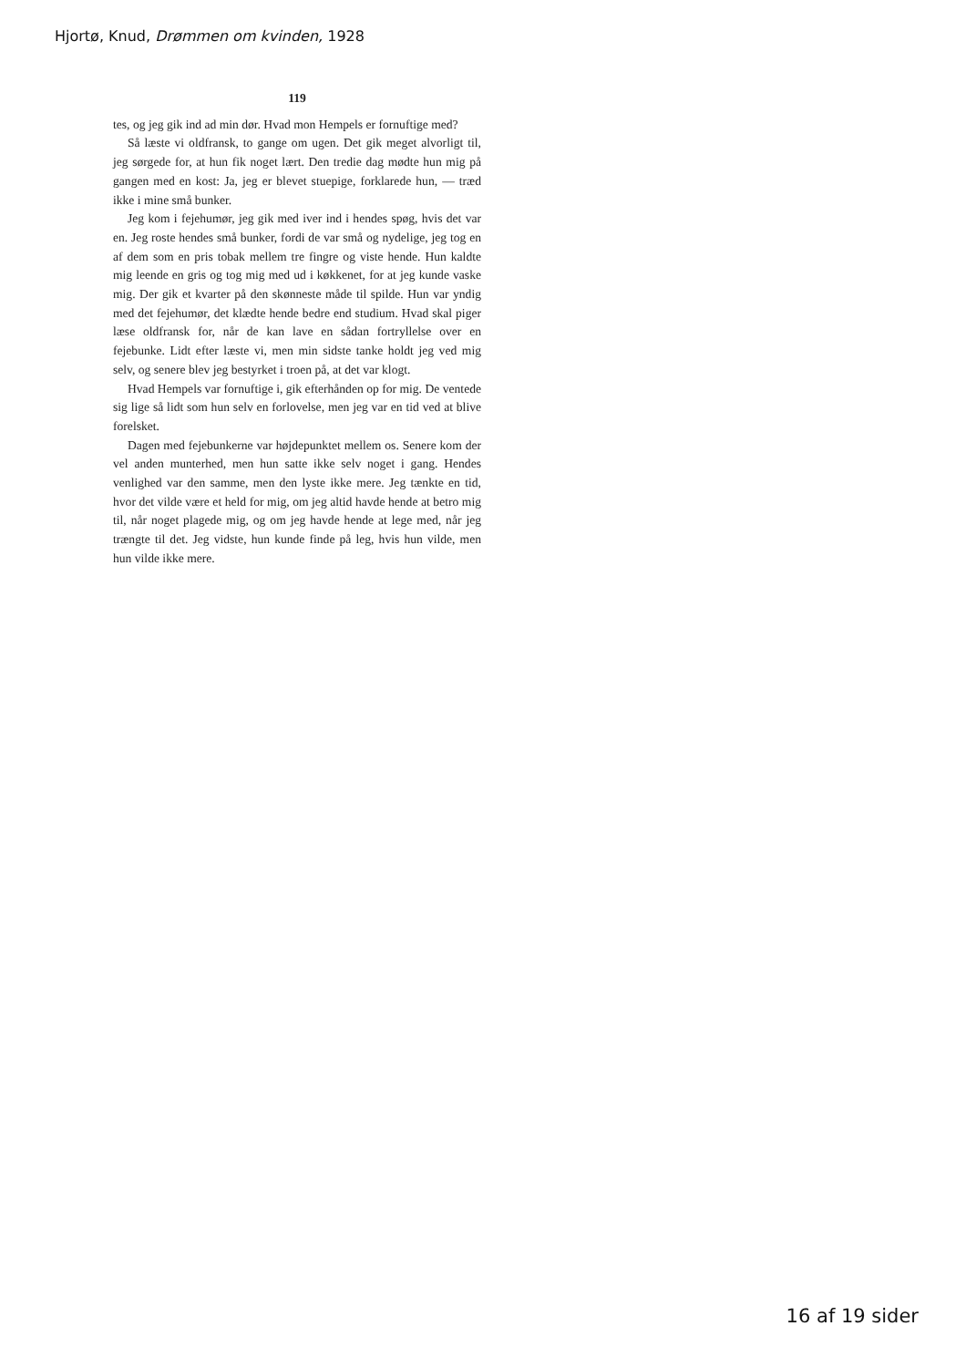Hjortø, Knud, Drømmen om kvinden, 1928
119
tes, og jeg gik ind ad min dør. Hvad mon Hempels er fornuftige med?
Så læste vi oldfransk, to gange om ugen. Det gik meget alvorligt til, jeg sørgede for, at hun fik noget lært. Den tredie dag mødte hun mig på gangen med en kost: Ja, jeg er blevet stuepige, forklarede hun, — træd ikke i mine små bunker.
Jeg kom i fejehumør, jeg gik med iver ind i hendes spøg, hvis det var en. Jeg roste hendes små bunker, fordi de var små og nydelige, jeg tog en af dem som en pris tobak mellem tre fingre og viste hende. Hun kaldte mig leende en gris og tog mig med ud i køkkenet, for at jeg kunde vaske mig. Der gik et kvarter på den skønneste måde til spilde. Hun var yndig med det fejehumør, det klædte hende bedre end studium. Hvad skal piger læse oldfransk for, når de kan lave en sådan fortryllelse over en fejebunke. Lidt efter læste vi, men min sidste tanke holdt jeg ved mig selv, og senere blev jeg bestyrket i troen på, at det var klogt.
Hvad Hempels var fornuftige i, gik efterhånden op for mig. De ventede sig lige så lidt som hun selv en forlovelse, men jeg var en tid ved at blive forelsket.
Dagen med fejebunkerne var højdepunktet mellem os. Senere kom der vel anden munterhed, men hun satte ikke selv noget i gang. Hendes venlighed var den samme, men den lyste ikke mere. Jeg tænkte en tid, hvor det vilde være et held for mig, om jeg altid havde hende at betro mig til, når noget plagede mig, og om jeg havde hende at lege med, når jeg trængte til det. Jeg vidste, hun kunde finde på leg, hvis hun vilde, men hun vilde ikke mere.
16 af 19 sider